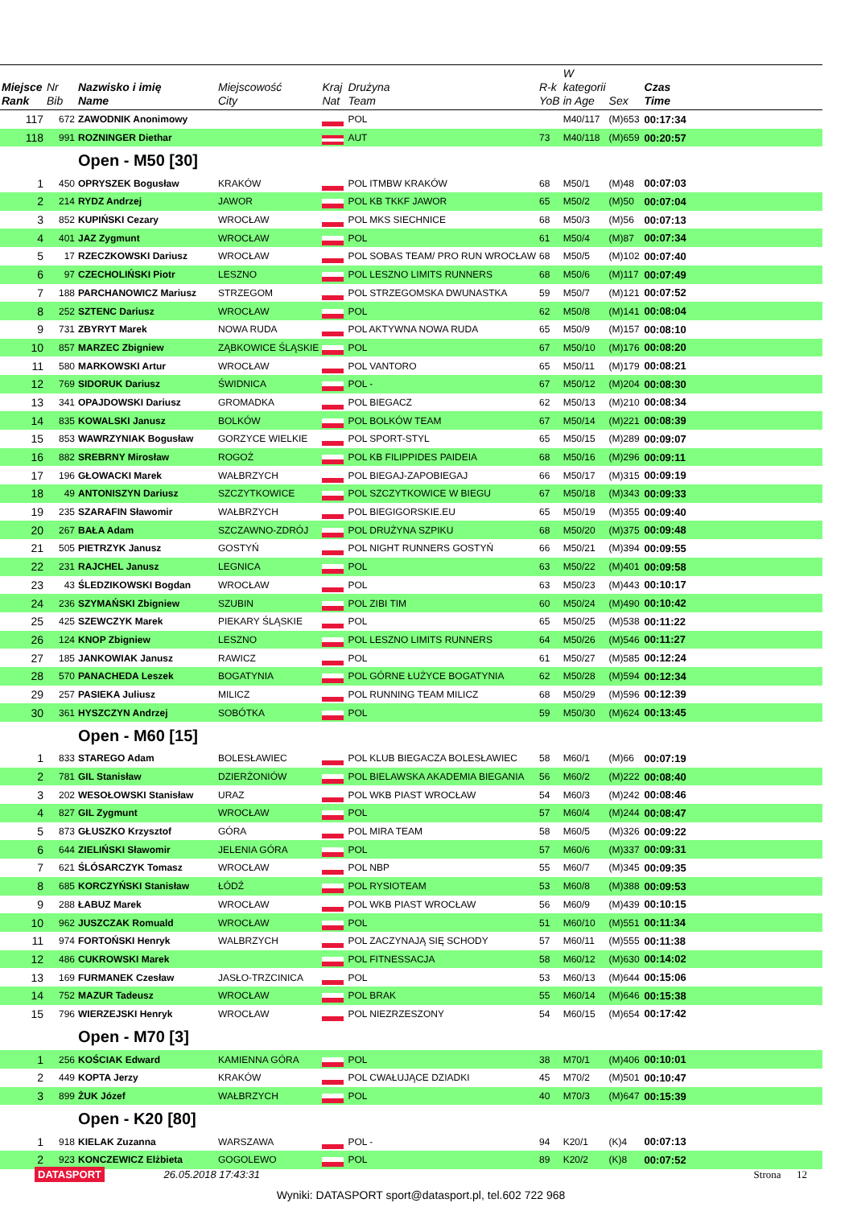| Miejsce Rank | Nr Bib | Nazwisko i imię Name | Miejscowość City | Kraj Nat | Drużyna Team | R-k YoB | W kategorii in Age | Sex | Czas Time | |
| --- | --- | --- | --- | --- | --- | --- | --- | --- | --- | --- |
| 117 | 672 | ZAWODNIK Anonimowy | | | POL | | M40/117 | (M)653 | 00:17:34 | |
| 118 | 991 | ROZNINGER Diethar | | | AUT | 73 | M40/118 | (M)659 | 00:20:57 | |
| | | Open - M50 [30] | | | | | | | | |
| 1 | 450 | OPRYSZEK Bogusław | KRAKÓW | | POL ITMBW KRAKÓW | 68 | M50/1 | (M)48 | 00:07:03 | |
| 2 | 214 | RYDZ Andrzej | JAWOR | | POL KB TKKF JAWOR | 65 | M50/2 | (M)50 | 00:07:04 | |
| 3 | 852 | KUPIŃSKI Cezary | WROCŁAW | | POL MKS SIECHNICE | 68 | M50/3 | (M)56 | 00:07:13 | |
| 4 | 401 | JAZ Zygmunt | WROCŁAW | | POL | 61 | M50/4 | (M)87 | 00:07:34 | |
| 5 | 17 | RZECZKOWSKI Dariusz | WROCŁAW | | POL SOBAS TEAM/ PRO RUN WROCŁAW | 68 | M50/5 | (M)102 | 00:07:40 | |
| 6 | 97 | CZECHOLIŃSKI Piotr | LESZNO | | POL LESZNO LIMITS RUNNERS | 68 | M50/6 | (M)117 | 00:07:49 | |
| 7 | 188 | PARCHANOWICZ Mariusz | STRZEGOM | | POL STRZEGOMSKA DWUNASTKA | 59 | M50/7 | (M)121 | 00:07:52 | |
| 8 | 252 | SZTENC Dariusz | WROCŁAW | | POL | 62 | M50/8 | (M)141 | 00:08:04 | |
| 9 | 731 | ZBYRYT Marek | NOWA RUDA | | POL AKTYWNA NOWA RUDA | 65 | M50/9 | (M)157 | 00:08:10 | |
| 10 | 857 | MARZEC Zbigniew | ZĄBKOWICE ŚLĄSKIE | | POL | 67 | M50/10 | (M)176 | 00:08:20 | |
| 11 | 580 | MARKOWSKI Artur | WROCŁAW | | POL VANTORO | 65 | M50/11 | (M)179 | 00:08:21 | |
| 12 | 769 | SIDORUK Dariusz | ŚWIDNICA | | POL - | 67 | M50/12 | (M)204 | 00:08:30 | |
| 13 | 341 | OPAJDOWSKI Dariusz | GROMADKA | | POL BIEGACZ | 62 | M50/13 | (M)210 | 00:08:34 | |
| 14 | 835 | KOWALSKI Janusz | BOLKÓW | | POL BOLKÓW TEAM | 67 | M50/14 | (M)221 | 00:08:39 | |
| 15 | 853 | WAWRZYNIAK Bogusław | GORZYCE WIELKIE | | POL SPORT-STYL | 65 | M50/15 | (M)289 | 00:09:07 | |
| 16 | 882 | SREBRNY Mirosław | ROGOŻ | | POL KB FILIPPIDES PAIDEIA | 68 | M50/16 | (M)296 | 00:09:11 | |
| 17 | 196 | GŁOWACKI Marek | WAŁBRZYCH | | POL BIEGAJ-ZAPOBIEGAJ | 66 | M50/17 | (M)315 | 00:09:19 | |
| 18 | 49 | ANTONISZYN Dariusz | SZCZYTKOWICE | | POL SZCZYTKOWICE W BIEGU | 67 | M50/18 | (M)343 | 00:09:33 | |
| 19 | 235 | SZARAFIN Sławomir | WAŁBRZYCH | | POL BIEGIGORSKIE.EU | 65 | M50/19 | (M)355 | 00:09:40 | |
| 20 | 267 | BAŁA Adam | SZCZAWNO-ZDRÓJ | | POL DRUŻYNA SZPIKU | 68 | M50/20 | (M)375 | 00:09:48 | |
| 21 | 505 | PIETRZYK Janusz | GOSTYŃ | | POL NIGHT RUNNERS GOSTYŃ | 66 | M50/21 | (M)394 | 00:09:55 | |
| 22 | 231 | RAJCHEL Janusz | LEGNICA | | POL | 63 | M50/22 | (M)401 | 00:09:58 | |
| 23 | 43 | ŚLEDZIKOWSKI Bogdan | WROCŁAW | | POL | 63 | M50/23 | (M)443 | 00:10:17 | |
| 24 | 236 | SZYMAŃSKI Zbigniew | SZUBIN | | POL ZIBI TIM | 60 | M50/24 | (M)490 | 00:10:42 | |
| 25 | 425 | SZEWCZYK Marek | PIEKARY ŚLĄSKIE | | POL | 65 | M50/25 | (M)538 | 00:11:22 | |
| 26 | 124 | KNOP Zbigniew | LESZNO | | POL LESZNO LIMITS RUNNERS | 64 | M50/26 | (M)546 | 00:11:27 | |
| 27 | 185 | JANKOWIAK Janusz | RAWICZ | | POL | 61 | M50/27 | (M)585 | 00:12:24 | |
| 28 | 570 | PANACHEDA Leszek | BOGATYNIA | | POL GÓRNE ŁUŻYCE BOGATYNIA | 62 | M50/28 | (M)594 | 00:12:34 | |
| 29 | 257 | PASIEKA Juliusz | MILICZ | | POL RUNNING TEAM MILICZ | 68 | M50/29 | (M)596 | 00:12:39 | |
| 30 | 361 | HYSZCZYN Andrzej | SOBÓTKA | | POL | 59 | M50/30 | (M)624 | 00:13:45 | |
| | | Open - M60 [15] | | | | | | | | |
| 1 | 833 | STAREGO Adam | BOLESŁAWIEC | | POL KLUB BIEGACZA BOLESŁAWIEC | 58 | M60/1 | (M)66 | 00:07:19 | |
| 2 | 781 | GIL Stanisław | DZIERŻONIÓW | | POL BIELAWSKA AKADEMIA BIEGANIA | 56 | M60/2 | (M)222 | 00:08:40 | |
| 3 | 202 | WESOŁOWSKI Stanisław | URAZ | | POL WKB PIAST WROCŁAW | 54 | M60/3 | (M)242 | 00:08:46 | |
| 4 | 827 | GIL Zygmunt | WROCŁAW | | POL | 57 | M60/4 | (M)244 | 00:08:47 | |
| 5 | 873 | GŁUSZKO Krzysztof | GÓRA | | POL MIRA TEAM | 58 | M60/5 | (M)326 | 00:09:22 | |
| 6 | 644 | ZIELIŃSKI Sławomir | JELENIA GÓRA | | POL | 57 | M60/6 | (M)337 | 00:09:31 | |
| 7 | 621 | ŚLÓSARCZYK Tomasz | WROCŁAW | | POL NBP | 55 | M60/7 | (M)345 | 00:09:35 | |
| 8 | 685 | KORCZYŃSKI Stanisław | ŁÓDŹ | | POL RYSIOTEAM | 53 | M60/8 | (M)388 | 00:09:53 | |
| 9 | 288 | ŁABUZ Marek | WROCŁAW | | POL WKB PIAST WROCŁAW | 56 | M60/9 | (M)439 | 00:10:15 | |
| 10 | 962 | JUSZCZAK Romuald | WROCŁAW | | POL | 51 | M60/10 | (M)551 | 00:11:34 | |
| 11 | 974 | FORTOŃSKI Henryk | WALBRZYCH | | POL ZACZYNAJĄ SIĘ SCHODY | 57 | M60/11 | (M)555 | 00:11:38 | |
| 12 | 486 | CUKROWSKI Marek | | | POL FITNESSACJA | 58 | M60/12 | (M)630 | 00:14:02 | |
| 13 | 169 | FURMANEK Czesław | JASŁO-TRZCINICA | | POL | 53 | M60/13 | (M)644 | 00:15:06 | |
| 14 | 752 | MAZUR Tadeusz | WROCŁAW | | POL BRAK | 55 | M60/14 | (M)646 | 00:15:38 | |
| 15 | 796 | WIERZEJSKI Henryk | WROCŁAW | | POL NIEZRZESZONY | 54 | M60/15 | (M)654 | 00:17:42 | |
| | | Open - M70 [3] | | | | | | | | |
| 1 | 256 | KOŚCIAK Edward | KAMIENNA GÓRA | | POL | 38 | M70/1 | (M)406 | 00:10:01 | |
| 2 | 449 | KOPTA Jerzy | KRAKÓW | | POL CWAŁUJĄCE DZIADKI | 45 | M70/2 | (M)501 | 00:10:47 | |
| 3 | 899 | ŻUK Józef | WAŁBRZYCH | | POL | 40 | M70/3 | (M)647 | 00:15:39 | |
| | | Open - K20 [80] | | | | | | | | |
| 1 | 918 | KIELAK Zuzanna | WARSZAWA | | POL - | 94 | K20/1 | (K)4 | 00:07:13 | |
| 2 | 923 | KONCZEWICZ Elżbieta | GOGOLEWO | | POL | 89 | K20/2 | (K)8 | 00:07:52 | |
DATASPORT 26.05.2018 17:43:31 Strona 12
Wyniki: DATASPORT sport@datasport.pl, tel.602 722 968